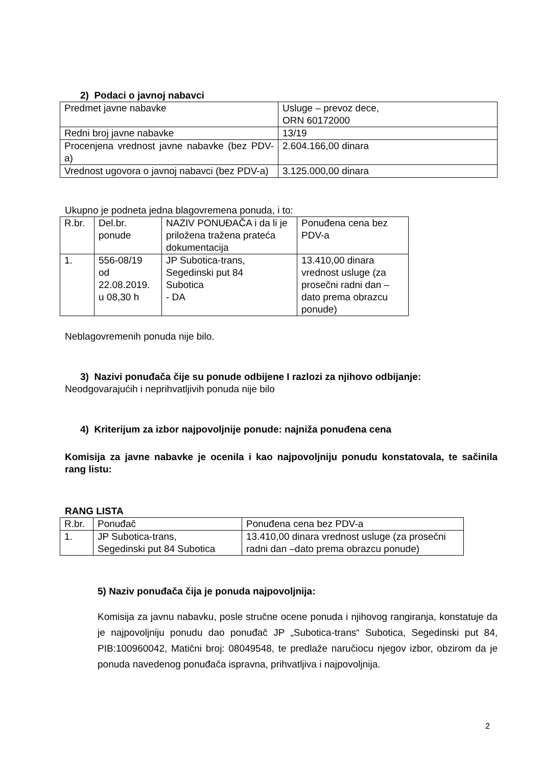2) Podaci o javnoj nabavci
| Predmet javne nabavke | Usluge – prevoz dece, ORN 60172000 |
| Redni broj javne nabavke | 13/19 |
| Procenjena vrednost javne nabavke (bez PDV-a) | 2.604.166,00 dinara |
| Vrednost ugovora o javnoj nabavci (bez PDV-a) | 3.125.000,00 dinara |
Ukupno je podneta jedna blagovremena ponuda, i to:
| R.br. | Del.br. ponude | NAZIV PONUĐAČA i da li je priložena tražena prateća dokumentacija | Ponuđena cena bez PDV-a |
| 1. | 556-08/19 od 22.08.2019. u 08,30 h | JP Subotica-trans, Segedinski put 84 Subotica - DA | 13.410,00 dinara vrednost usluge (za prosečni radni dan – dato prema obrazcu ponude) |
Neblagovremenih ponuda nije bilo.
3) Nazivi ponuđača čije su ponude odbijene I razlozi za njihovo odbijanje:
Neodgovarajućih i neprihvatljivih ponuda nije bilo
4) Kriterijum za izbor najpovoljnije ponude: najniža ponuđena cena
Komisija za javne nabavke je ocenila i kao najpovoljniju ponudu konstatovala, te sačinila rang listu:
RANG LISTA
| R.br. | Ponuđač | Ponuđena cena bez PDV-a |
| 1. | JP Subotica-trans, Segedinski put 84 Subotica | 13.410,00 dinara vrednost usluge (za prosečni radni dan –dato prema obrazcu ponude) |
5) Naziv ponuđača čija je ponuda najpovoljnija:
Komisija za javnu nabavku, posle stručne ocene ponuda i njihovog rangiranja, konstatuje da je najpovoljniju ponudu dao ponuđač JP „Subotica-trans“ Subotica, Segedinski put 84, PIB:100960042, Matični broj: 08049548, te predlaže naručiocu njegov izbor, obzirom da je ponuda navedenog ponuđača ispravna, prihvatljiva i najpovoljnija.
2